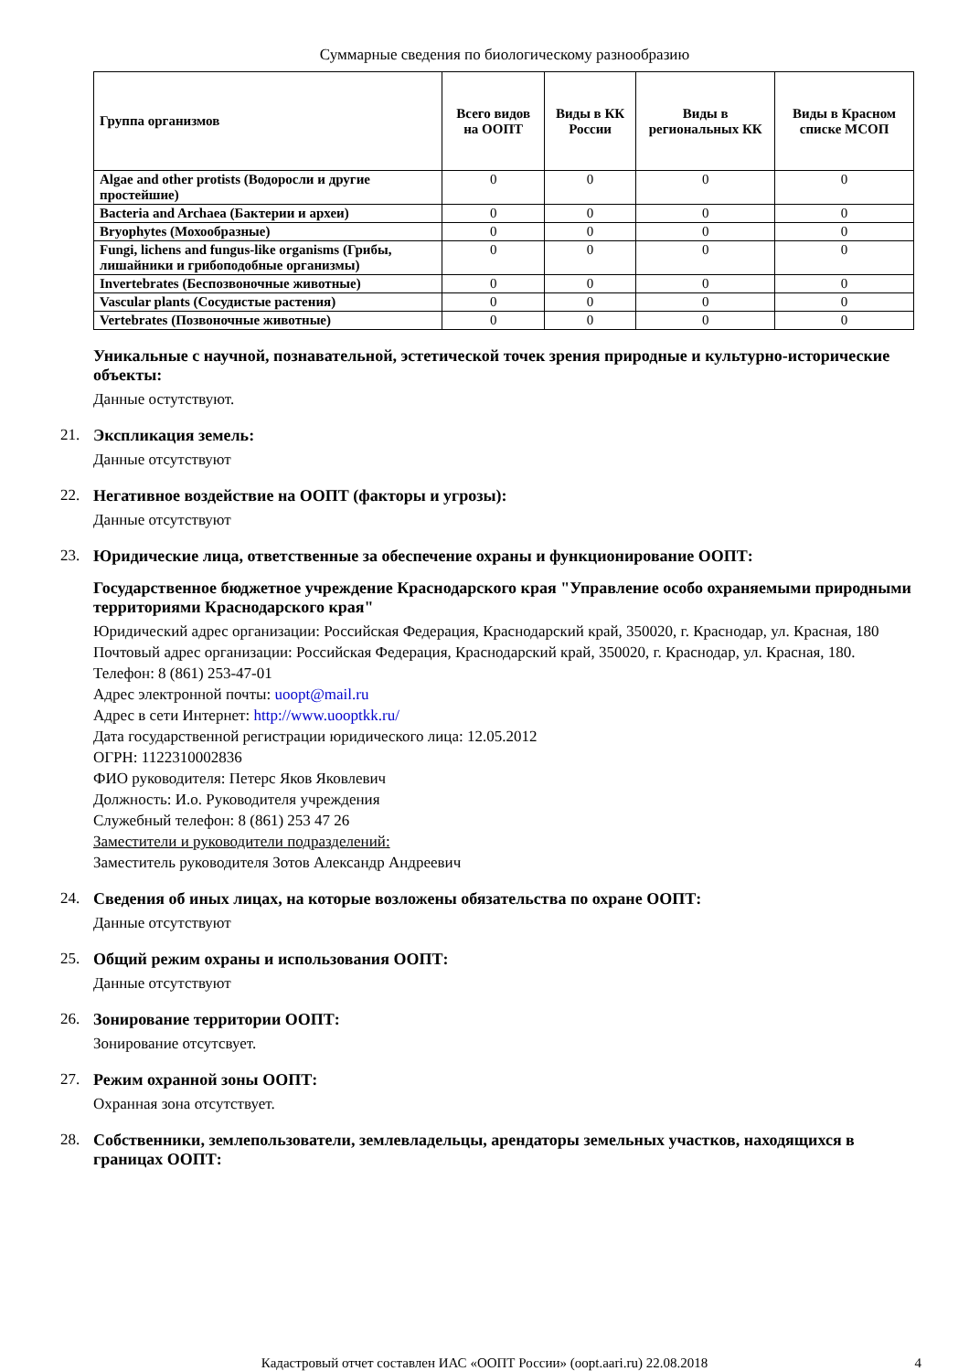Суммарные сведения по биологическому разнообразию
| Группа организмов | Всего видов на ООПТ | Виды в КК России | Виды в региональных КК | Виды в Красном списке МСОП |
| --- | --- | --- | --- | --- |
| Algae and other protists (Водоросли и другие простейшие) | 0 | 0 | 0 | 0 |
| Bacteria and Archaea (Бактерии и археи) | 0 | 0 | 0 | 0 |
| Bryophytes (Мохообразные) | 0 | 0 | 0 | 0 |
| Fungi, lichens and fungus-like organisms (Грибы, лишайники и грибоподобные организмы) | 0 | 0 | 0 | 0 |
| Invertebrates (Беспозвоночные животные) | 0 | 0 | 0 | 0 |
| Vascular plants (Сосудистые растения) | 0 | 0 | 0 | 0 |
| Vertebrates (Позвоночные животные) | 0 | 0 | 0 | 0 |
Уникальные с научной, познавательной, эстетической точек зрения природные и культурно-исторические объекты:
Данные остутствуют.
21. Экспликация земель:
Данные отсутствуют
22. Негативное воздействие на ООПТ (факторы и угрозы):
Данные отсутствуют
23. Юридические лица, ответственные за обеспечение охраны и функционирование ООПТ:
Государственное бюджетное учреждение Краснодарского края "Управление особо охраняемыми природными территориями Краснодарского края"
Юридический адрес организации: Российская Федерация, Краснодарский край, 350020, г. Краснодар, ул. Красная, 180
Почтовый адрес организации: Российская Федерация, Краснодарский край, 350020, г. Краснодар, ул. Красная, 180.
Телефон: 8 (861) 253-47-01
Адрес электронной почты: uoopt@mail.ru
Адрес в сети Интернет: http://www.uooptkk.ru/
Дата государственной регистрации юридического лица: 12.05.2012
ОГРН: 1122310002836
ФИО руководителя: Петерс Яков Яковлевич
Должность: И.о. Руководителя учреждения
Служебный телефон: 8 (861) 253 47 26
Заместители и руководители подразделений:
Заместитель руководителя Зотов Александр Андреевич
24. Сведения об иных лицах, на которые возложены обязательства по охране ООПТ:
Данные отсутствуют
25. Общий режим охраны и использования ООПТ:
Данные отсутствуют
26. Зонирование территории ООПТ:
Зонирование отсутсвует.
27. Режим охранной зоны ООПТ:
Охранная зона отсутствует.
28. Собственники, землепользователи, землевладельцы, арендаторы земельных участков, находящихся в границах ООПТ:
Кадастровый отчет составлен ИАС «ООПТ России» (oopt.aari.ru) 22.08.2018
4